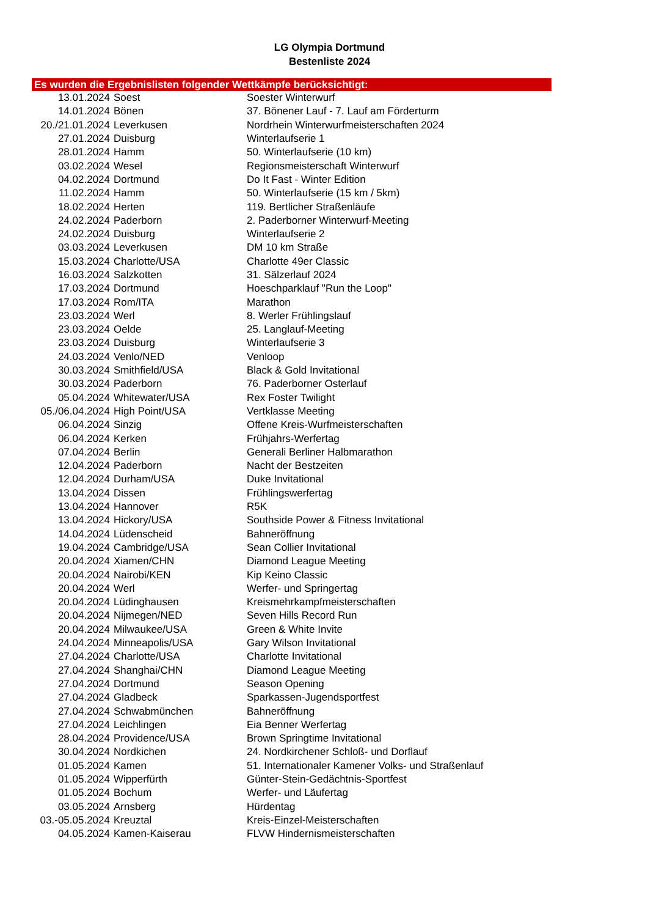LG Olympia Dortmund
Bestenliste 2024
Es wurden die Ergebnislisten folgender Wettkämpfe berücksichtigt:
| 13.01.2024 | Soest | Soester Winterwurf |
| 14.01.2024 | Bönen | 37. Bönener Lauf - 7. Lauf am Förderturm |
| 20./21.01.2024 | Leverkusen | Nordrhein Winterwurfmeisterschaften 2024 |
| 27.01.2024 | Duisburg | Winterlaufserie 1 |
| 28.01.2024 | Hamm | 50. Winterlaufserie (10 km) |
| 03.02.2024 | Wesel | Regionsmeisterschaft Winterwurf |
| 04.02.2024 | Dortmund | Do It Fast - Winter Edition |
| 11.02.2024 | Hamm | 50. Winterlaufserie (15 km / 5km) |
| 18.02.2024 | Herten | 119. Bertlicher Straßenläufe |
| 24.02.2024 | Paderborn | 2. Paderborner Winterwurf-Meeting |
| 24.02.2024 | Duisburg | Winterlaufserie 2 |
| 03.03.2024 | Leverkusen | DM 10 km Straße |
| 15.03.2024 | Charlotte/USA | Charlotte 49er Classic |
| 16.03.2024 | Salzkotten | 31. Sälzerlauf 2024 |
| 17.03.2024 | Dortmund | Hoeschparklauf "Run the Loop" |
| 17.03.2024 | Rom/ITA | Marathon |
| 23.03.2024 | Werl | 8. Werler Frühlingslauf |
| 23.03.2024 | Oelde | 25. Langlauf-Meeting |
| 23.03.2024 | Duisburg | Winterlaufserie 3 |
| 24.03.2024 | Venlo/NED | Venloop |
| 30.03.2024 | Smithfield/USA | Black & Gold Invitational |
| 30.03.2024 | Paderborn | 76. Paderborner Osterlauf |
| 05.04.2024 | Whitewater/USA | Rex Foster Twilight |
| 05./06.04.2024 | High Point/USA | Vertklasse Meeting |
| 06.04.2024 | Sinzig | Offene Kreis-Wurfmeisterschaften |
| 06.04.2024 | Kerken | Frühjahrs-Werfertag |
| 07.04.2024 | Berlin | Generali Berliner Halbmarathon |
| 12.04.2024 | Paderborn | Nacht der Bestzeiten |
| 12.04.2024 | Durham/USA | Duke Invitational |
| 13.04.2024 | Dissen | Frühlingswerfertag |
| 13.04.2024 | Hannover | R5K |
| 13.04.2024 | Hickory/USA | Southside Power & Fitness Invitational |
| 14.04.2024 | Lüdenscheid | Bahneröffnung |
| 19.04.2024 | Cambridge/USA | Sean Collier Invitational |
| 20.04.2024 | Xiamen/CHN | Diamond League Meeting |
| 20.04.2024 | Nairobi/KEN | Kip Keino Classic |
| 20.04.2024 | Werl | Werfer- und Springertag |
| 20.04.2024 | Lüdinghausen | Kreismehrkampfmeisterschaften |
| 20.04.2024 | Nijmegen/NED | Seven Hills Record Run |
| 20.04.2024 | Milwaukee/USA | Green & White Invite |
| 24.04.2024 | Minneapolis/USA | Gary Wilson Invitational |
| 27.04.2024 | Charlotte/USA | Charlotte Invitational |
| 27.04.2024 | Shanghai/CHN | Diamond League Meeting |
| 27.04.2024 | Dortmund | Season Opening |
| 27.04.2024 | Gladbeck | Sparkassen-Jugendsportfest |
| 27.04.2024 | Schwabmünchen | Bahneröffnung |
| 27.04.2024 | Leichlingen | Eia Benner Werfertag |
| 28.04.2024 | Providence/USA | Brown Springtime Invitational |
| 30.04.2024 | Nordkichen | 24. Nordkirchener Schloß- und Dorflauf |
| 01.05.2024 | Kamen | 51. Internationaler Kamener Volks- und Straßenlauf |
| 01.05.2024 | Wipperfürth | Günter-Stein-Gedächtnis-Sportfest |
| 01.05.2024 | Bochum | Werfer- und Läufertag |
| 03.05.2024 | Arnsberg | Hürdentag |
| 03.-05.05.2024 | Kreuztal | Kreis-Einzel-Meisterschaften |
| 04.05.2024 | Kamen-Kaiserau | FLVW Hindernismeisterschaften |